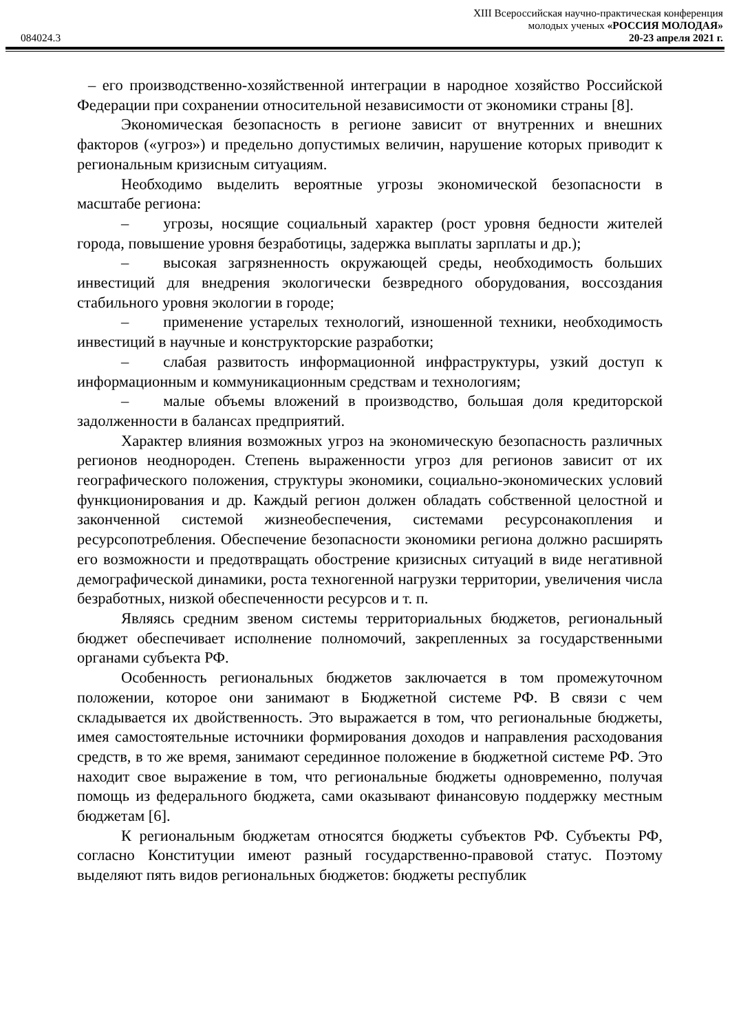XIII Всероссийская научно-практическая конференция
молодых ученых «РОССИЯ МОЛОДАЯ»
084024.3 20-23 апреля 2021 г.
– его производственно-хозяйственной интеграции в народное хозяйство Российской Федерации при сохранении относительной независимости от экономики страны [8].
Экономическая безопасность в регионе зависит от внутренних и внешних факторов («угроз») и предельно допустимых величин, нарушение которых приводит к региональным кризисным ситуациям.
Необходимо выделить вероятные угрозы экономической безопасности в масштабе региона:
– угрозы, носящие социальный характер (рост уровня бедности жителей города, повышение уровня безработицы, задержка выплаты зарплаты и др.);
– высокая загрязненность окружающей среды, необходимость больших инвестиций для внедрения экологически безвредного оборудования, воссоздания стабильного уровня экологии в городе;
– применение устарелых технологий, изношенной техники, необходимость инвестиций в научные и конструкторские разработки;
– слабая развитость информационной инфраструктуры, узкий доступ к информационным и коммуникационным средствам и технологиям;
– малые объемы вложений в производство, большая доля кредиторской задолженности в балансах предприятий.
Характер влияния возможных угроз на экономическую безопасность различных регионов неоднороден. Степень выраженности угроз для регионов зависит от их географического положения, структуры экономики, социально-экономических условий функционирования и др. Каждый регион должен обладать собственной целостной и законченной системой жизнеобеспечения, системами ресурсонакопления и ресурсопотребления. Обеспечение безопасности экономики региона должно расширять его возможности и предотвращать обострение кризисных ситуаций в виде негативной демографической динамики, роста техногенной нагрузки территории, увеличения числа безработных, низкой обеспеченности ресурсов и т. п.
Являясь средним звеном системы территориальных бюджетов, региональный бюджет обеспечивает исполнение полномочий, закрепленных за государственными органами субъекта РФ.
Особенность региональных бюджетов заключается в том промежуточном положении, которое они занимают в Бюджетной системе РФ. В связи с чем складывается их двойственность. Это выражается в том, что региональные бюджеты, имея самостоятельные источники формирования доходов и направления расходования средств, в то же время, занимают серединное положение в бюджетной системе РФ. Это находит свое выражение в том, что региональные бюджеты одновременно, получая помощь из федерального бюджета, сами оказывают финансовую поддержку местным бюджетам [6].
К региональным бюджетам относятся бюджеты субъектов РФ. Субъекты РФ, согласно Конституции имеют разный государственно-правовой статус. Поэтому выделяют пять видов региональных бюджетов: бюджеты республик